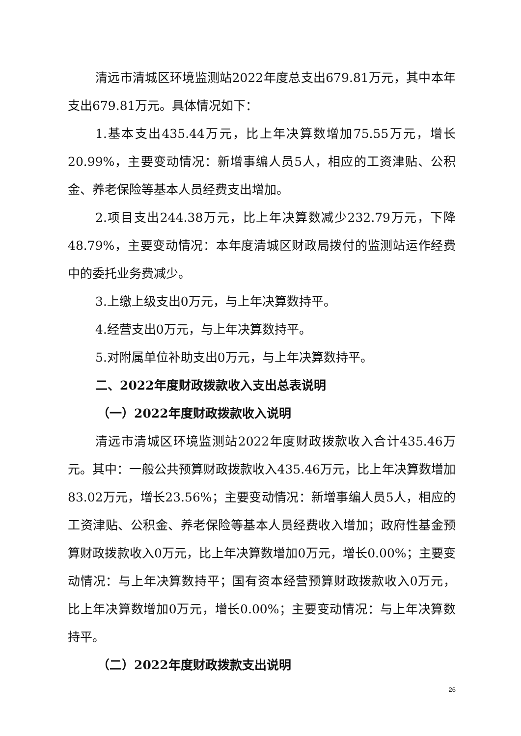清远市清城区环境监测站2022年度总支出679.81万元，其中本年支出679.81万元。具体情况如下：
1.基本支出435.44万元，比上年决算数增加75.55万元，增长20.99%，主要变动情况：新增事编人员5人，相应的工资津贴、公积金、养老保险等基本人员经费支出增加。
2.项目支出244.38万元，比上年决算数减少232.79万元，下降48.79%，主要变动情况：本年度清城区财政局拨付的监测站运作经费中的委托业务费减少。
3.上缴上级支出0万元，与上年决算数持平。
4.经营支出0万元，与上年决算数持平。
5.对附属单位补助支出0万元，与上年决算数持平。
二、2022年度财政拨款收入支出总表说明
（一）2022年度财政拨款收入说明
清远市清城区环境监测站2022年度财政拨款收入合计435.46万元。其中：一般公共预算财政拨款收入435.46万元，比上年决算数增加83.02万元，增长23.56%；主要变动情况：新增事编人员5人，相应的工资津贴、公积金、养老保险等基本人员经费收入增加；政府性基金预算财政拨款收入0万元，比上年决算数增加0万元，增长0.00%；主要变动情况：与上年决算数持平；国有资本经营预算财政拨款收入0万元，比上年决算数增加0万元，增长0.00%；主要变动情况：与上年决算数持平。
（二）2022年度财政拨款支出说明
26